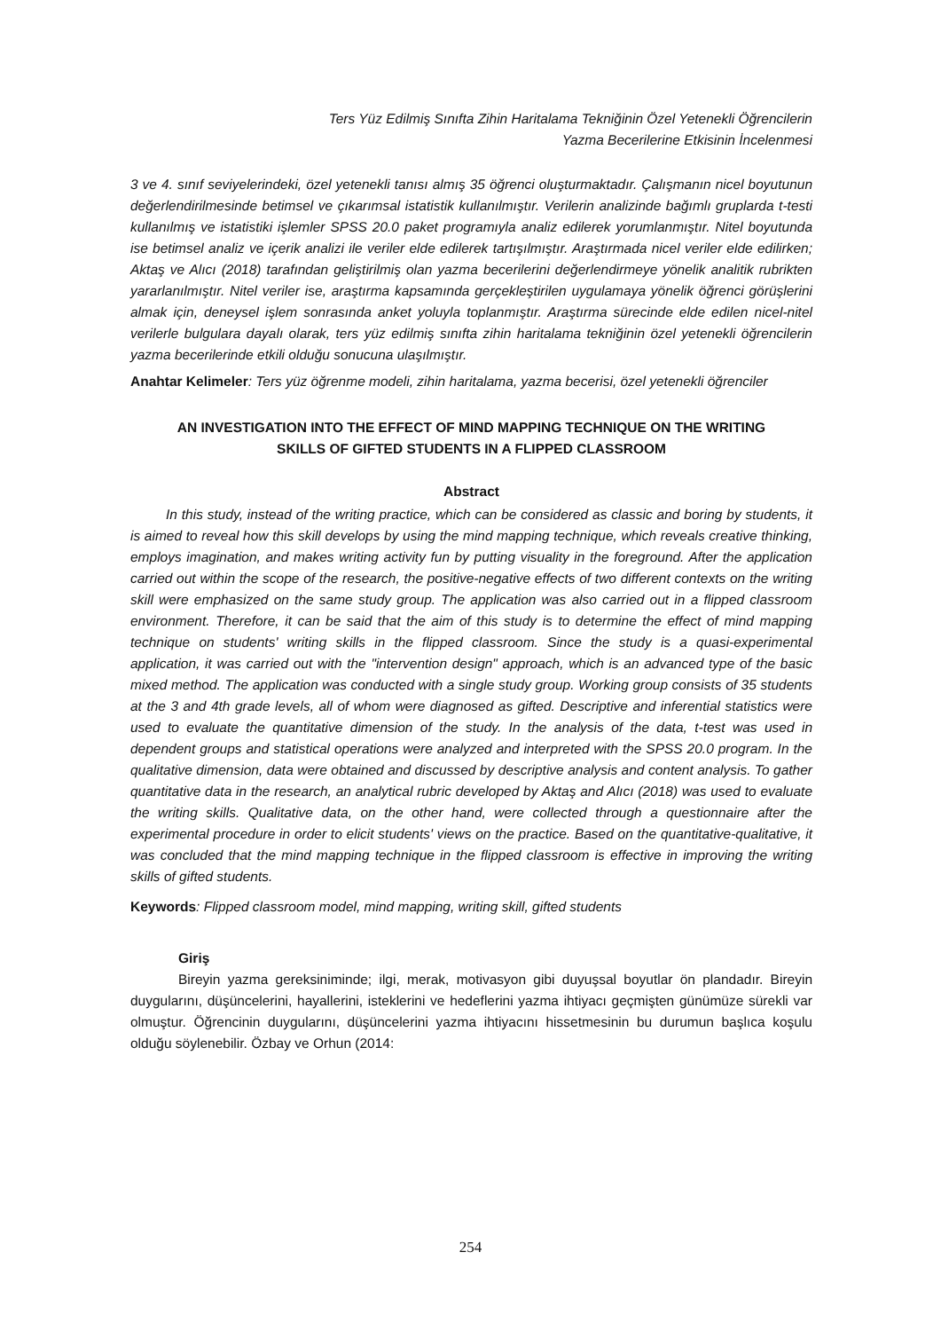Ters Yüz Edilmiş Sınıfta Zihin Haritalama Tekniğinin Özel Yetenekli Öğrencilerin
Yazma Becerilerine Etkisinin İncelenmesi
3 ve 4. sınıf seviyelerindeki, özel yetenekli tanısı almış 35 öğrenci oluşturmaktadır. Çalışmanın nicel boyutunun değerlendirilmesinde betimsel ve çıkarımsal istatistik kullanılmıştır. Verilerin analizinde bağımlı gruplarda t-testi kullanılmış ve istatistiki işlemler SPSS 20.0 paket programıyla analiz edilerek yorumlanmıştır. Nitel boyutunda ise betimsel analiz ve içerik analizi ile veriler elde edilerek tartışılmıştır. Araştırmada nicel veriler elde edilirken; Aktaş ve Alıcı (2018) tarafından geliştirilmiş olan yazma becerilerini değerlendirmeye yönelik analitik rubrikten yararlanılmıştır. Nitel veriler ise, araştırma kapsamında gerçekleştirilen uygulamaya yönelik öğrenci görüşlerini almak için, deneysel işlem sonrasında anket yoluyla toplanmıştır. Araştırma sürecinde elde edilen nicel-nitel verilerle bulgulara dayalı olarak, ters yüz edilmiş sınıfta zihin haritalama tekniğinin özel yetenekli öğrencilerin yazma becerilerinde etkili olduğu sonucuna ulaşılmıştır.
Anahtar Kelimeler: Ters yüz öğrenme modeli, zihin haritalama, yazma becerisi, özel yetenekli öğrenciler
AN INVESTIGATION INTO THE EFFECT OF MIND MAPPING TECHNIQUE ON THE WRITING
SKILLS OF GIFTED STUDENTS IN A FLIPPED CLASSROOM
Abstract
In this study, instead of the writing practice, which can be considered as classic and boring by students, it is aimed to reveal how this skill develops by using the mind mapping technique, which reveals creative thinking, employs imagination, and makes writing activity fun by putting visuality in the foreground. After the application carried out within the scope of the research, the positive-negative effects of two different contexts on the writing skill were emphasized on the same study group. The application was also carried out in a flipped classroom environment. Therefore, it can be said that the aim of this study is to determine the effect of mind mapping technique on students' writing skills in the flipped classroom. Since the study is a quasi-experimental application, it was carried out with the "intervention design" approach, which is an advanced type of the basic mixed method. The application was conducted with a single study group. Working group consists of 35 students at the 3 and 4th grade levels, all of whom were diagnosed as gifted. Descriptive and inferential statistics were used to evaluate the quantitative dimension of the study. In the analysis of the data, t-test was used in dependent groups and statistical operations were analyzed and interpreted with the SPSS 20.0 program. In the qualitative dimension, data were obtained and discussed by descriptive analysis and content analysis. To gather quantitative data in the research, an analytical rubric developed by Aktaş and Alıcı (2018) was used to evaluate the writing skills. Qualitative data, on the other hand, were collected through a questionnaire after the experimental procedure in order to elicit students' views on the practice. Based on the quantitative-qualitative, it was concluded that the mind mapping technique in the flipped classroom is effective in improving the writing skills of gifted students.
Keywords: Flipped classroom model, mind mapping, writing skill, gifted students
Giriş
Bireyin yazma gereksiniminde; ilgi, merak, motivasyon gibi duyuşsal boyutlar ön plandadır. Bireyin duygularını, düşüncelerini, hayallerini, isteklerini ve hedeflerini yazma ihtiyacı geçmişten günümüze sürekli var olmuştur. Öğrencinin duygularını, düşüncelerini yazma ihtiyacını hissetmesinin bu durumun başlıca koşulu olduğu söylenebilir. Özbay ve Orhun (2014:
254